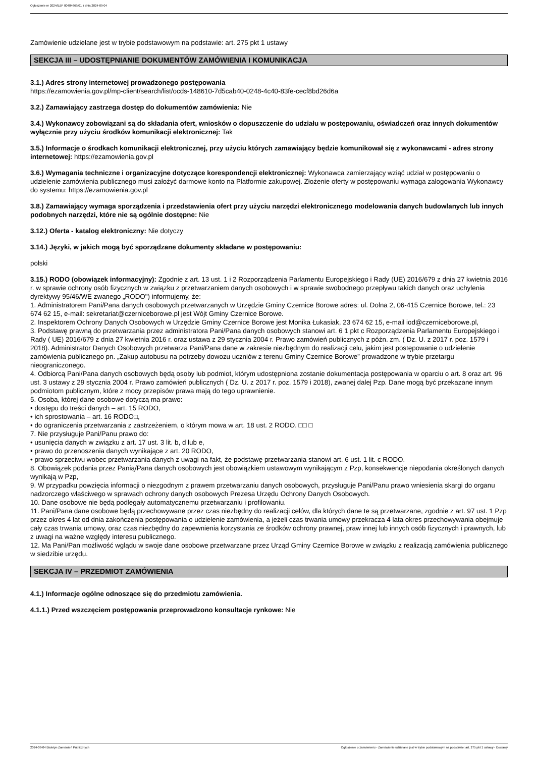Ogłoszenie nr 2024/BZP 00484669/01 z dnia 2024-09-04
Zamówienie udzielane jest w trybie podstawowym na podstawie: art. 275 pkt 1 ustawy
SEKCJA III – UDOSTĘPNIANIE DOKUMENTÓW ZAMÓWIENIA I KOMUNIKACJA
3.1.) Adres strony internetowej prowadzonego postępowania
https://ezamowienia.gov.pl/mp-client/search/list/ocds-148610-7d5cab40-0248-4c40-83fe-cecf8bd26d6a
3.2.) Zamawiający zastrzega dostęp do dokumentów zamówienia: Nie
3.4.) Wykonawcy zobowiązani są do składania ofert, wniosków o dopuszczenie do udziału w postępowaniu, oświadczeń oraz innych dokumentów wyłącznie przy użyciu środków komunikacji elektronicznej: Tak
3.5.) Informacje o środkach komunikacji elektronicznej, przy użyciu których zamawiający będzie komunikował się z wykonawcami - adres strony internetowej: https://ezamowienia.gov.pl
3.6.) Wymagania techniczne i organizacyjne dotyczące korespondencji elektronicznej: Wykonawca zamierzający wziąć udział w postępowaniu o udzielenie zamówienia publicznego musi założyć darmowe konto na Platformie zakupowej. Złożenie oferty w postępowaniu wymaga zalogowania Wykonawcy do systemu: https://ezamowienia.gov.pl
3.8.) Zamawiający wymaga sporządzenia i przedstawienia ofert przy użyciu narzędzi elektronicznego modelowania danych budowlanych lub innych podobnych narzędzi, które nie są ogólnie dostępne: Nie
3.12.) Oferta - katalog elektroniczny: Nie dotyczy
3.14.) Języki, w jakich mogą być sporządzane dokumenty składane w postępowaniu:
polski
3.15.) RODO (obowiązek informacyjny): Zgodnie z art. 13 ust. 1 i 2 Rozporządzenia Parlamentu Europejskiego i Rady (UE) 2016/679 z dnia 27 kwietnia 2016 r. w sprawie ochrony osób fizycznych w związku z przetwarzaniem danych osobowych i w sprawie swobodnego przepływu takich danych oraz uchylenia dyrektywy 95/46/WE zwanego „RODO") informujemy, że:
1. Administratorem Pani/Pana danych osobowych przetwarzanych w Urzędzie Gminy Czernice Borowe adres: ul. Dolna 2, 06-415 Czernice Borowe, tel.: 23 674 62 15, e-mail: sekretariat@czerniceborowe.pl jest Wójt Gminy Czernice Borowe.
2. Inspektorem Ochrony Danych Osobowych w Urzędzie Gminy Czernice Borowe jest Monika Łukasiak, 23 674 62 15, e-mail iod@czerniceborowe.pl,
3. Podstawę prawną do przetwarzania przez administratora Pani/Pana danych osobowych stanowi art. 6 1 pkt c Rozporządzenia Parlamentu Europejskiego i Rady ( UE) 2016/679 z dnia 27 kwietnia 2016 r. oraz ustawa z 29 stycznia 2004 r. Prawo zamówień publicznych z późn. zm. ( Dz. U. z 2017 r. poz. 1579 i 2018). Administrator Danych Osobowych przetwarza Pani/Pana dane w zakresie niezbędnym do realizacji celu, jakim jest postępowanie o udzielenie zamówienia publicznego pn. „Zakup autobusu na potrzeby dowozu uczniów z terenu Gminy Czernice Borowe” prowadzone w trybie przetargu nieograniczonego.
4. Odbiorcą Pani/Pana danych osobowych będą osoby lub podmiot, którym udostępniona zostanie dokumentacja postępowania w oparciu o art. 8 oraz art. 96 ust. 3 ustawy z 29 stycznia 2004 r. Prawo zamówień publicznych ( Dz. U. z 2017 r. poz. 1579 i 2018), zwanej dalej Pzp. Dane mogą być przekazane innym podmiotom publicznym, które z mocy przepisów prawa mają do tego uprawnienie.
5. Osoba, której dane osobowe dotyczą ma prawo:
• dostępu do treści danych – art. 15 RODO,
• ich sprostowania – art. 16 RODO□,
• do ograniczenia przetwarzania z zastrzeżeniem, o którym mowa w art. 18 ust. 2 RODO. □□ □
7. Nie przysługuje Pani/Panu prawo do:
• usunięcia danych w związku z art. 17 ust. 3 lit. b, d lub e,
• prawo do przenoszenia danych wynikające z art. 20 RODO,
• prawo sprzeciwu wobec przetwarzania danych z uwagi na fakt, że podstawę przetwarzania stanowi art. 6 ust. 1 lit. c RODO.
8. Obowiązek podania przez Panią/Pana danych osobowych jest obowiązkiem ustawowym wynikającym z Pzp, konsekwencje niepodania określonych danych wynikają w Pzp,
9. W przypadku powzięcia informacji o niezgodnym z prawem przetwarzaniu danych osobowych, przysługuje Pani/Panu prawo wniesienia skargi do organu nadzorczego właściwego w sprawach ochrony danych osobowych Prezesa Urzędu Ochrony Danych Osobowych.
10. Dane osobowe nie będą podlegały automatycznemu przetwarzaniu i profilowaniu.
11. Pani/Pana dane osobowe będą przechowywane przez czas niezbędny do realizacji celów, dla których dane te są przetwarzane, zgodnie z art. 97 ust. 1 Pzp przez okres 4 lat od dnia zakończenia postępowania o udzielenie zamówienia, a jeżeli czas trwania umowy przekracza 4 lata okres przechowywania obejmuje cały czas trwania umowy, oraz czas niezbędny do zapewnienia korzystania ze środków ochrony prawnej, praw innej lub innych osób fizycznych i prawnych, lub z uwagi na ważne względy interesu publicznego.
12. Ma Pani/Pan możliwość wglądu w swoje dane osobowe przetwarzane przez Urząd Gminy Czernice Borowe w związku z realizacją zamówienia publicznego w siedzibie urzędu.
SEKCJA IV – PRZEDMIOT ZAMÓWIENIA
4.1.) Informacje ogólne odnoszące się do przedmiotu zamówienia.
4.1.1.) Przed wszczęciem postępowania przeprowadzono konsultacje rynkowe: Nie
2024-09-04 Biuletyn Zamówień Publicznych Ogłoszenie o zamówieniu - Zamówienie udzielane jest w trybie podstawowym na podstawie: art. 275 pkt 1 ustawy - Dostawy